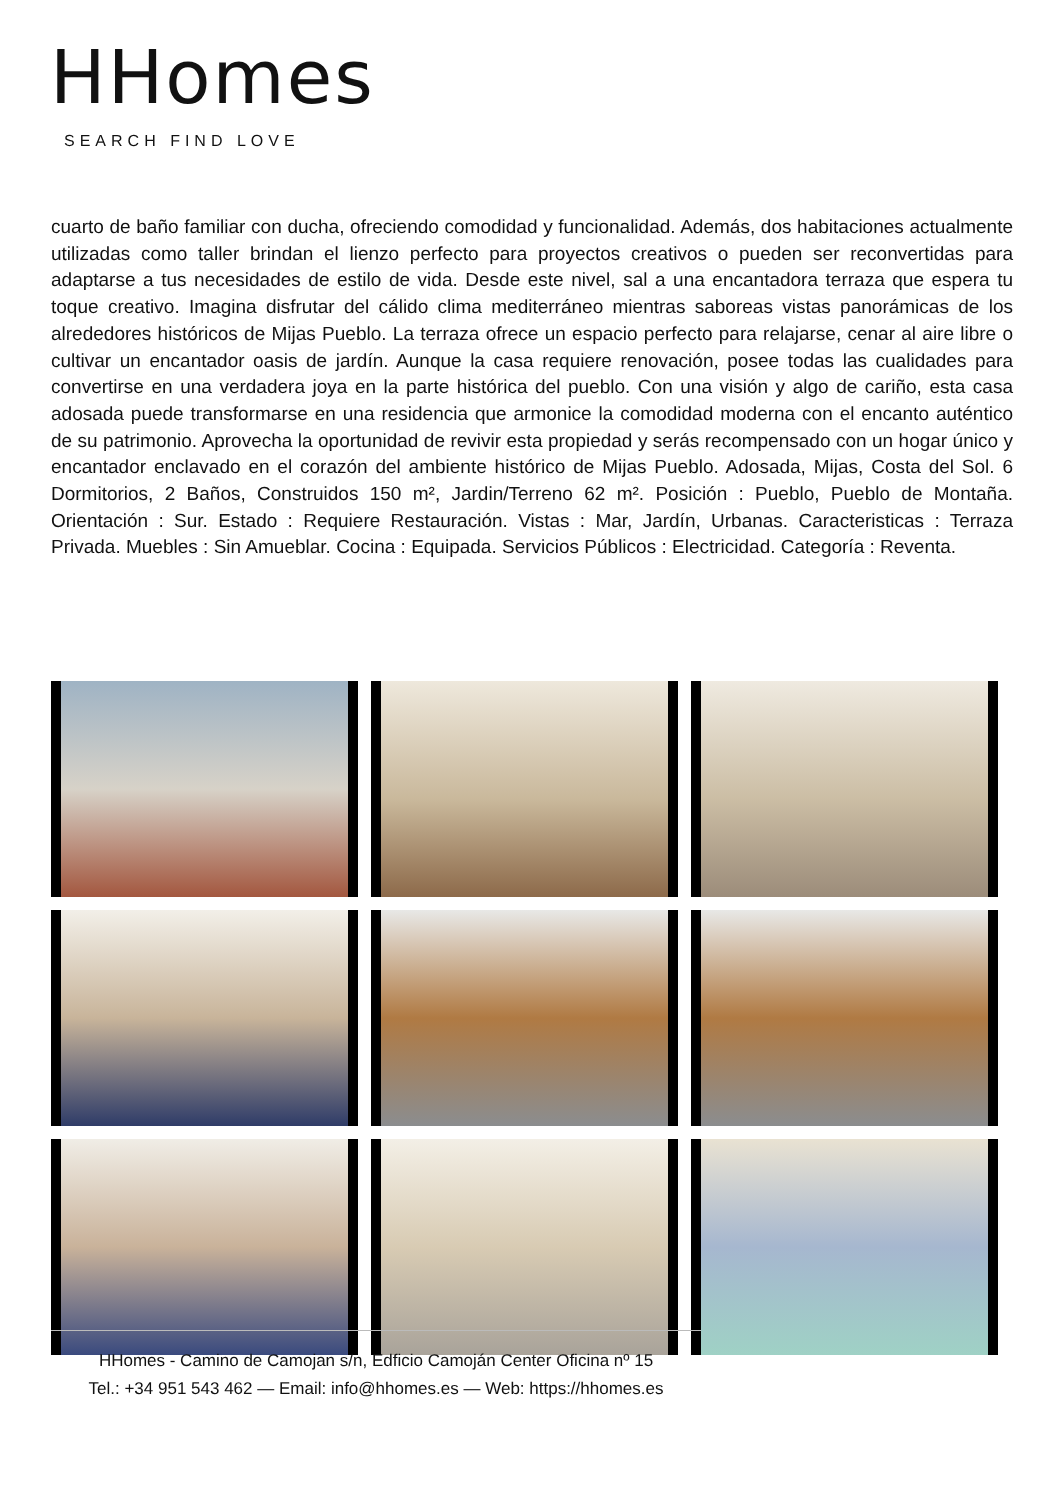HHomes
SEARCH FIND LOVE
cuarto de baño familiar con ducha, ofreciendo comodidad y funcionalidad. Además, dos habitaciones actualmente utilizadas como taller brindan el lienzo perfecto para proyectos creativos o pueden ser reconvertidas para adaptarse a tus necesidades de estilo de vida. Desde este nivel, sal a una encantadora terraza que espera tu toque creativo. Imagina disfrutar del cálido clima mediterráneo mientras saboreas vistas panorámicas de los alrededores históricos de Mijas Pueblo. La terraza ofrece un espacio perfecto para relajarse, cenar al aire libre o cultivar un encantador oasis de jardín. Aunque la casa requiere renovación, posee todas las cualidades para convertirse en una verdadera joya en la parte histórica del pueblo. Con una visión y algo de cariño, esta casa adosada puede transformarse en una residencia que armonice la comodidad moderna con el encanto auténtico de su patrimonio. Aprovecha la oportunidad de revivir esta propiedad y serás recompensado con un hogar único y encantador enclavado en el corazón del ambiente histórico de Mijas Pueblo. Adosada, Mijas, Costa del Sol. 6 Dormitorios, 2 Baños, Construidos 150 m², Jardin/Terreno 62 m². Posición : Pueblo, Pueblo de Montaña. Orientación : Sur. Estado : Requiere Restauración. Vistas : Mar, Jardín, Urbanas. Caracteristicas : Terraza Privada. Muebles : Sin Amueblar. Cocina : Equipada. Servicios Públicos : Electricidad. Categoría : Reventa.
HHomes - Camino de Camojan s/n, Edficio Camoján Center Oficina nº 15
Tel.: +34 951 543 462 — Email: info@hhomes.es — Web: https://hhomes.es